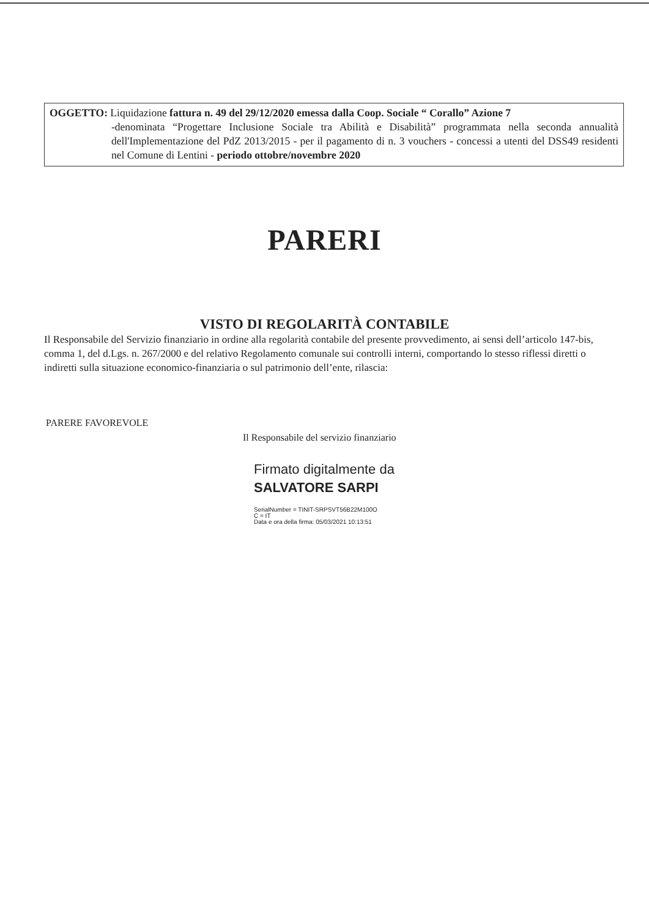OGGETTO: Liquidazione fattura n. 49 del 29/12/2020 emessa dalla Coop. Sociale “ Corallo” Azione 7
-denominata “Progettare Inclusione Sociale tra Abilità e Disabilità” programmata nella seconda annualità dell'Implementazione del PdZ 2013/2015 - per il pagamento di n. 3 vouchers - concessi a utenti del DSS49 residenti nel Comune di Lentini - periodo ottobre/novembre 2020
PARERI
VISTO DI REGOLARITÀ CONTABILE
Il Responsabile del Servizio finanziario in ordine alla regolarità contabile del presente provvedimento, ai sensi dell’articolo 147-bis, comma 1, del d.Lgs. n. 267/2000 e del relativo Regolamento comunale sui controlli interni, comportando lo stesso riflessi diretti o indiretti sulla situazione economico-finanziaria o sul patrimonio dell’ente, rilascia:
PARERE FAVOREVOLE
Il Responsabile del servizio finanziario
Firmato digitalmente da
SALVATORE SARPI
SerialNumber = TINIT-SRPSVT56B22M100O
C = IT
Data e ora della firma: 05/03/2021 10:13:51